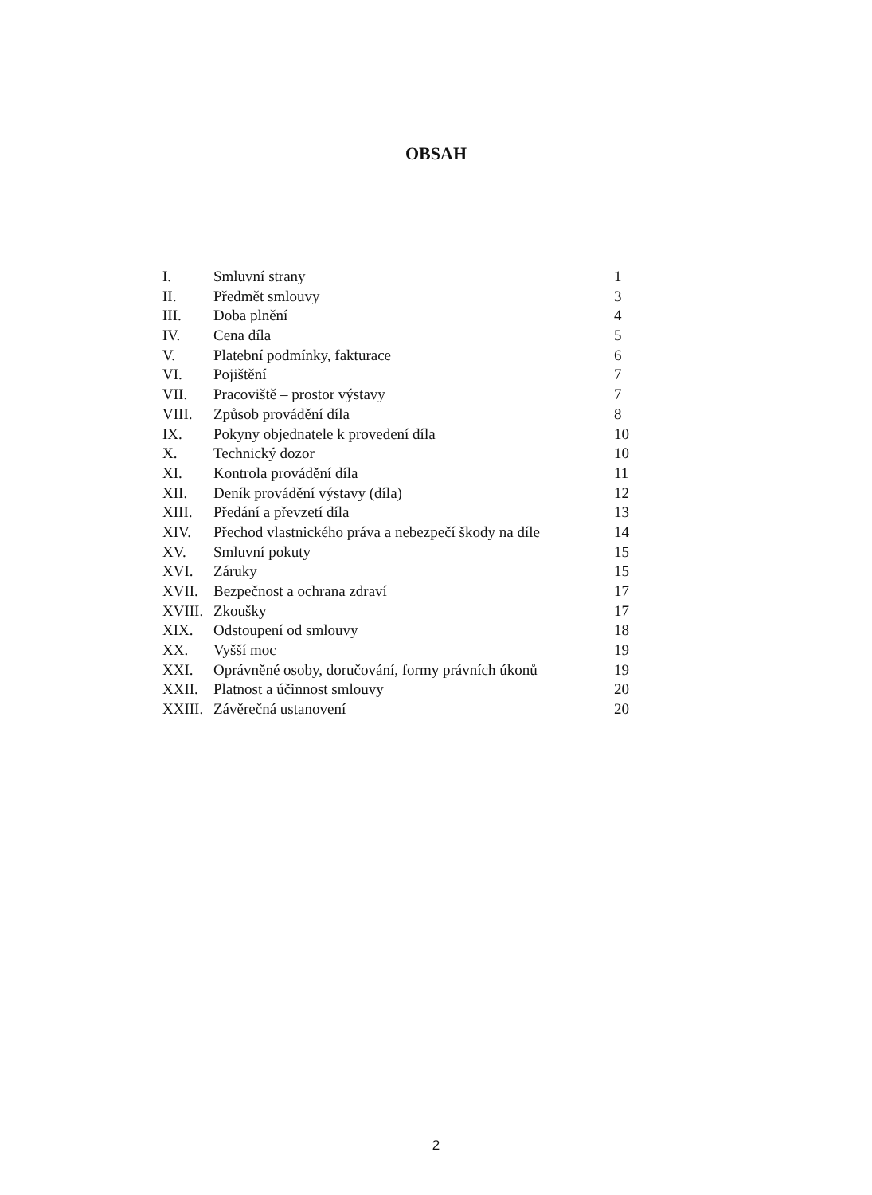OBSAH
| I. | Smluvní strany | 1 |
| II. | Předmět smlouvy | 3 |
| III. | Doba plnění | 4 |
| IV. | Cena díla | 5 |
| V. | Platební podmínky, fakturace | 6 |
| VI. | Pojištění | 7 |
| VII. | Pracoviště – prostor výstavy | 7 |
| VIII. | Způsob provádění díla | 8 |
| IX. | Pokyny objednatele k provedení díla | 10 |
| X. | Technický dozor | 10 |
| XI. | Kontrola provádění díla | 11 |
| XII. | Deník provádění výstavy (díla) | 12 |
| XIII. | Předání a převzetí díla | 13 |
| XIV. | Přechod vlastnického práva a nebezpečí škody na díle | 14 |
| XV. | Smluvní pokuty | 15 |
| XVI. | Záruky | 15 |
| XVII. | Bezpečnost a ochrana zdraví | 17 |
| XVIII. | Zkoušky | 17 |
| XIX. | Odstoupení od smlouvy | 18 |
| XX. | Vyšší moc | 19 |
| XXI. | Oprávněné osoby, doručování, formy právních úkonů | 19 |
| XXII. | Platnost a účinnost smlouvy | 20 |
| XXIII. | Závěrečná ustanovení | 20 |
2